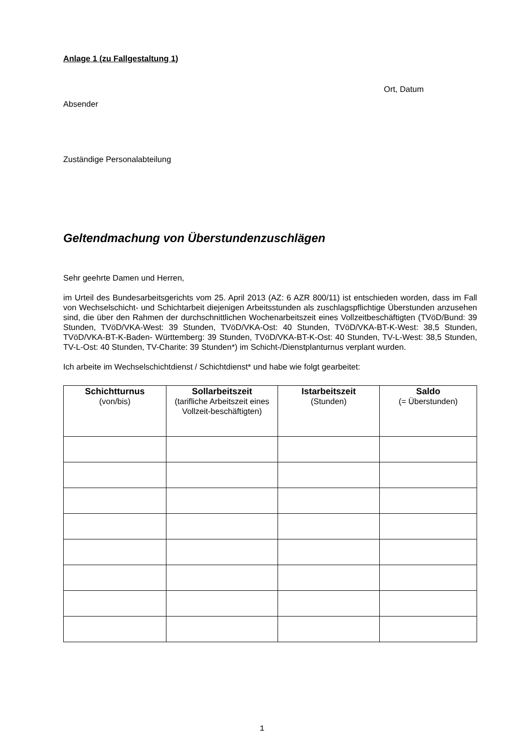Anlage 1 (zu Fallgestaltung 1)
Ort, Datum
Absender
Zuständige Personalabteilung
Geltendmachung von Überstundenzuschlägen
Sehr geehrte Damen und Herren,
im Urteil des Bundesarbeitsgerichts vom 25. April 2013 (AZ: 6 AZR 800/11) ist entschieden worden, dass im Fall von Wechselschicht- und Schichtarbeit diejenigen Arbeitsstunden als zuschlagspflichtige Überstunden anzusehen sind, die über den Rahmen der durchschnittlichen Wochenarbeitszeit eines Vollzeitbeschäftigten (TVöD/Bund: 39 Stunden, TVöD/VKA-West: 39 Stunden, TVöD/VKA-Ost: 40 Stunden, TVöD/VKA-BT-K-West: 38,5 Stunden, TVöD/VKA-BT-K-Baden- Württemberg: 39 Stunden, TVöD/VKA-BT-K-Ost: 40 Stunden, TV-L-West: 38,5 Stunden, TV-L-Ost: 40 Stunden, TV-Charite: 39 Stunden*) im Schicht-/Dienstplanturnus verplant wurden.
Ich arbeite im Wechselschichtdienst / Schichtdienst* und habe wie folgt gearbeitet:
| Schichtturnus (von/bis) | Sollarbeitszeit (tarifliche Arbeitszeit eines Vollzeit-beschäftigten) | Istarbeitszeit (Stunden) | Saldo (= Überstunden) |
| --- | --- | --- | --- |
1